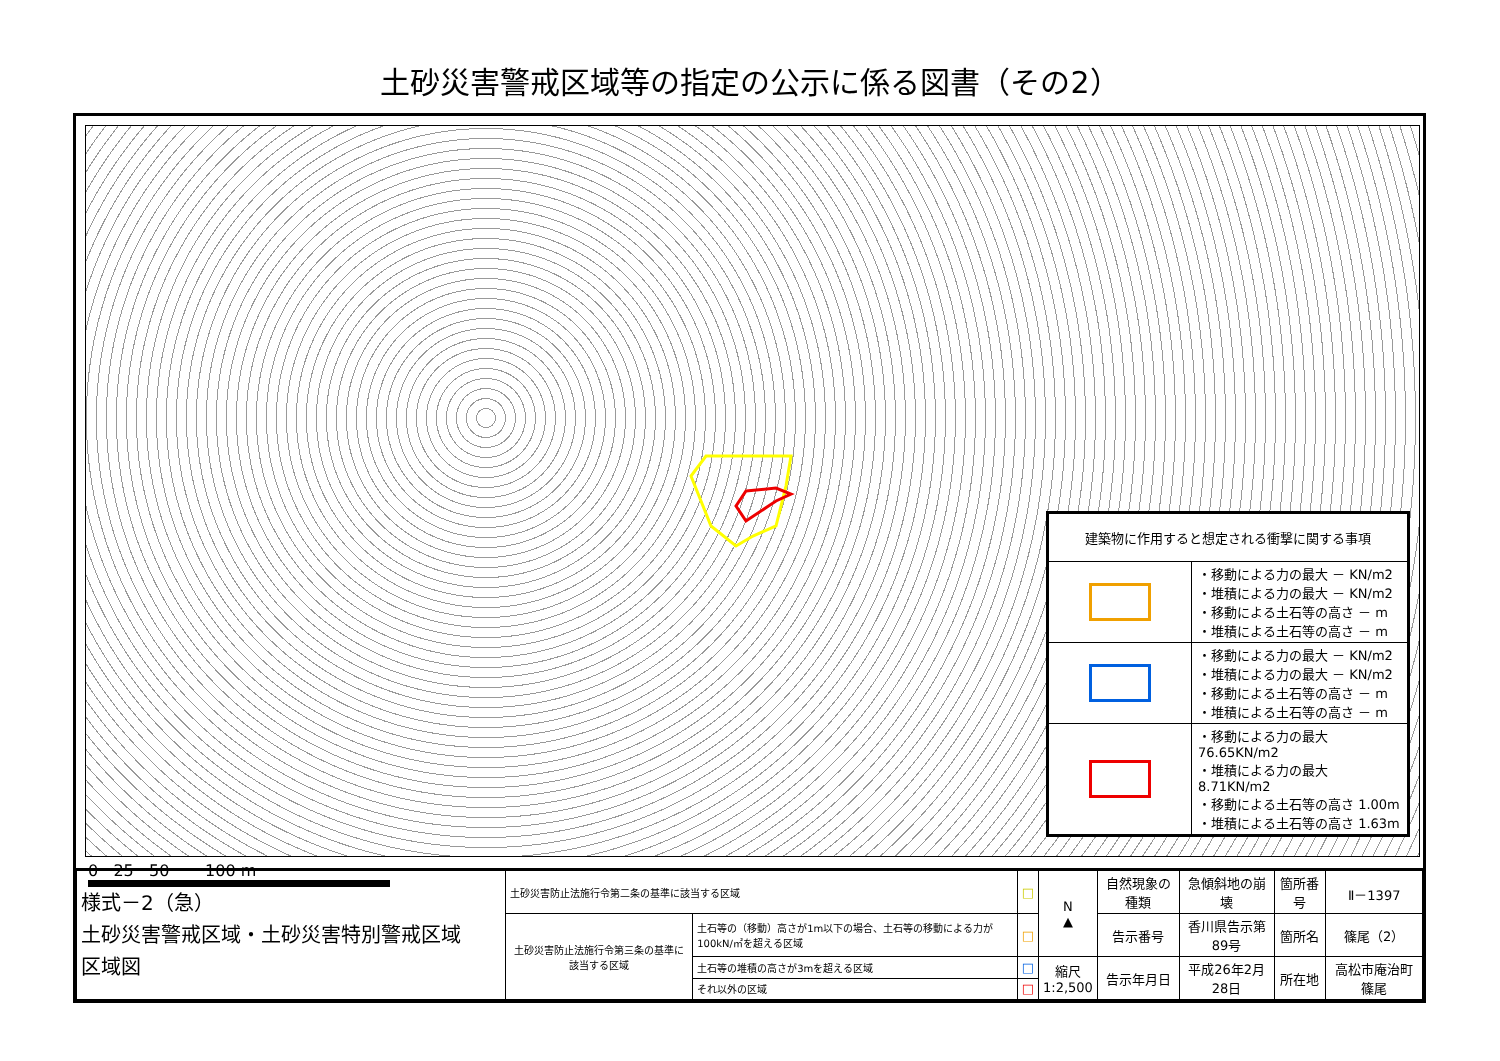土砂災害警戒区域等の指定の公示に係る図書（その2）
| 建築物に作用すると想定される衝撃に関する事項 | |
| | ・移動による力の最大 － KN/m2 ・堆積による力の最大 － KN/m2 ・移動による土石等の高さ － m ・堆積による土石等の高さ － m |
| | ・移動による力の最大 － KN/m2 ・堆積による力の最大 － KN/m2 ・移動による土石等の高さ － m ・堆積による土石等の高さ － m |
| | ・移動による力の最大 76.65KN/m2 ・堆積による力の最大 8.71KN/m2 ・移動による土石等の高さ 1.00m ・堆積による土石等の高さ 1.63m |
0 25 50 100 m
| 様式－2（急） 土砂災害警戒区域・土砂災害特別警戒区域 区域図 | 土砂災害防止法施行令第二条の基準に該当する区域 | | □ | N ▲ | 自然現象の種類 | 急傾斜地の崩壊 | 箇所番号 | Ⅱ－1397 |
| | 土砂災害防止法施行令第三条の基準に該当する区域 | 土石等の（移動）高さが1m以下の場合、土石等の移動による力が100kN/㎡を超える区域 | □ | | 告示番号 | 香川県告示第89号 | 箇所名 | 篠尾（2） |
| | | 土石等の堆積の高さが3mを超える区域 | □ | 縮尺 1:2,500 | 告示年月日 | 平成26年2月28日 | 所在地 | 高松市庵治町篠尾 |
| | | それ以外の区域 | □ | | | | | |